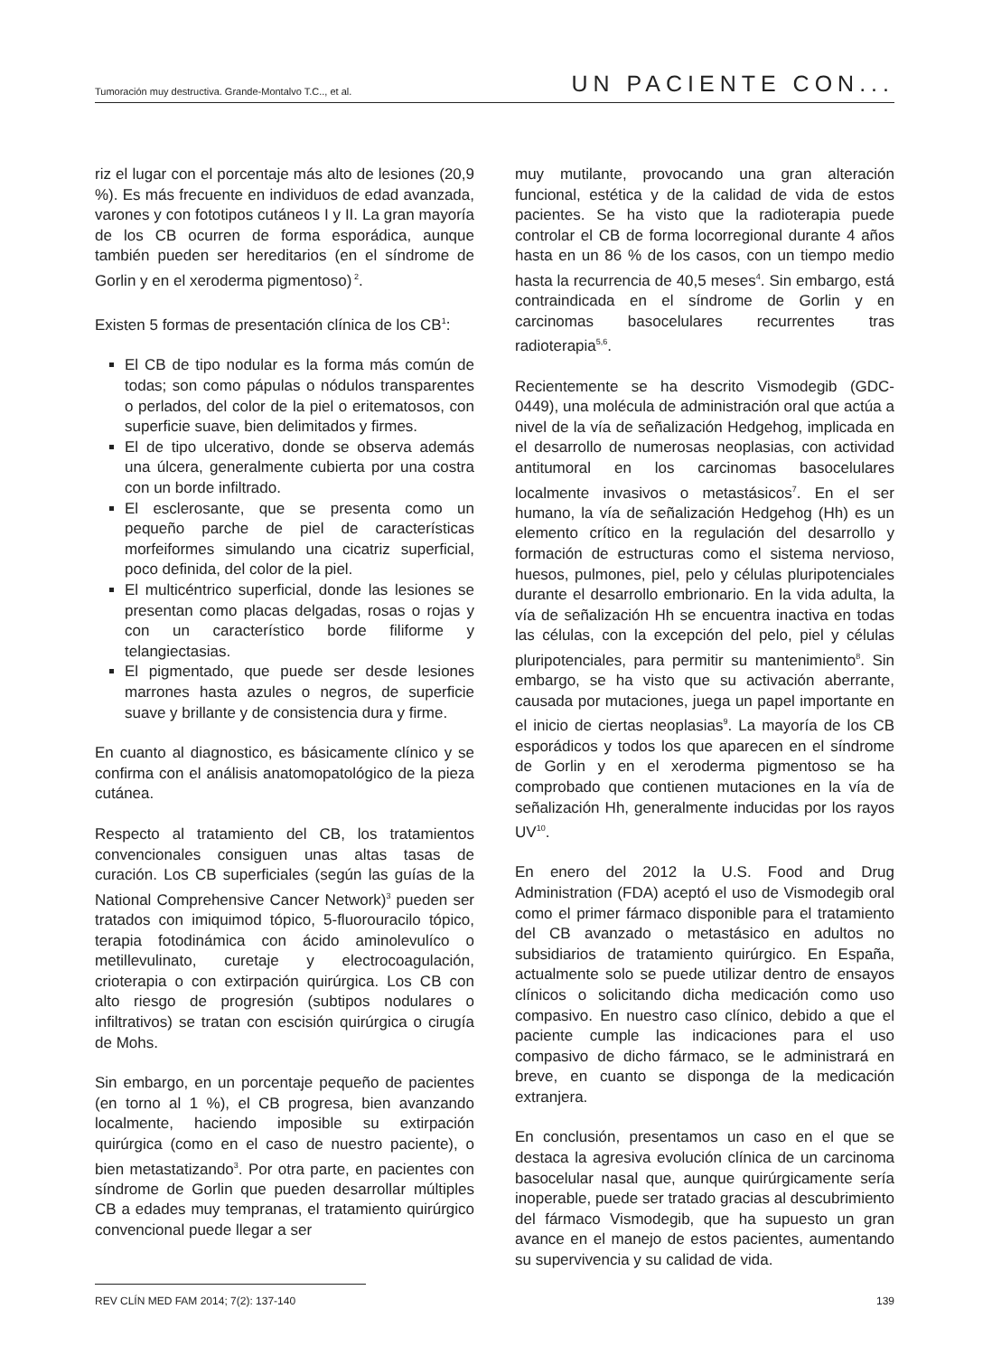Tumoración muy destructiva. Grande-Montalvo T.C.., et al. UN PACIENTE CON...
riz el lugar con el porcentaje más alto de lesiones (20,9 %). Es más frecuente en individuos de edad avanzada, varones y con fototipos cutáneos I y II. La gran mayoría de los CB ocurren de forma esporádica, aunque también pueden ser hereditarios (en el síndrome de Gorlin y en el xeroderma pigmentoso)<sup>2</sup>.
Existen 5 formas de presentación clínica de los CB<sup>1</sup>:
El CB de tipo nodular es la forma más común de todas; son como pápulas o nódulos transparentes o perlados, del color de la piel o eritematosos, con superficie suave, bien delimitados y firmes.
El de tipo ulcerativo, donde se observa además una úlcera, generalmente cubierta por una costra con un borde infiltrado.
El esclerosante, que se presenta como un pequeño parche de piel de características morfeiformes simulando una cicatriz superficial, poco definida, del color de la piel.
El multicéntrico superficial, donde las lesiones se presentan como placas delgadas, rosas o rojas y con un característico borde filiforme y telangiectasias.
El pigmentado, que puede ser desde lesiones marrones hasta azules o negros, de superficie suave y brillante y de consistencia dura y firme.
En cuanto al diagnostico, es básicamente clínico y se confirma con el análisis anatomopatológico de la pieza cutánea.
Respecto al tratamiento del CB, los tratamientos convencionales consiguen unas altas tasas de curación. Los CB superficiales (según las guías de la National Comprehensive Cancer Network)<sup>3</sup> pueden ser tratados con imiquimod tópico, 5-fluorouracilo tópico, terapia fotodinámica con ácido aminolevulíco o metillevulinato, curetaje y electrocoagulación, crioterapia o con extirpación quirúrgica. Los CB con alto riesgo de progresión (subtipos nodulares o infiltrativos) se tratan con escisión quirúrgica o cirugía de Mohs.
Sin embargo, en un porcentaje pequeño de pacientes (en torno al 1 %), el CB progresa, bien avanzando localmente, haciendo imposible su extirpación quirúrgica (como en el caso de nuestro paciente), o bien metastatizando<sup>3</sup>. Por otra parte, en pacientes con síndrome de Gorlin que pueden desarrollar múltiples CB a edades muy tempranas, el tratamiento quirúrgico convencional puede llegar a ser
muy mutilante, provocando una gran alteración funcional, estética y de la calidad de vida de estos pacientes. Se ha visto que la radioterapia puede controlar el CB de forma locorregional durante 4 años hasta en un 86 % de los casos, con un tiempo medio hasta la recurrencia de 40,5 meses<sup>4</sup>. Sin embargo, está contraindicada en el síndrome de Gorlin y en carcinomas basocelulares recurrentes tras radioterapia<sup>5,6</sup>.
Recientemente se ha descrito Vismodegib (GDC-0449), una molécula de administración oral que actúa a nivel de la vía de señalización Hedgehog, implicada en el desarrollo de numerosas neoplasias, con actividad antitumoral en los carcinomas basocelulares localmente invasivos o metastásicos<sup>7</sup>. En el ser humano, la vía de señalización Hedgehog (Hh) es un elemento crítico en la regulación del desarrollo y formación de estructuras como el sistema nervioso, huesos, pulmones, piel, pelo y células pluripotenciales durante el desarrollo embrionario. En la vida adulta, la vía de señalización Hh se encuentra inactiva en todas las células, con la excepción del pelo, piel y células pluripotenciales, para permitir su mantenimiento<sup>8</sup>. Sin embargo, se ha visto que su activación aberrante, causada por mutaciones, juega un papel importante en el inicio de ciertas neoplasias<sup>9</sup>. La mayoría de los CB esporádicos y todos los que aparecen en el síndrome de Gorlin y en el xeroderma pigmentoso se ha comprobado que contienen mutaciones en la vía de señalización Hh, generalmente inducidas por los rayos UV<sup>10</sup>.
En enero del 2012 la U.S. Food and Drug Administration (FDA) aceptó el uso de Vismodegib oral como el primer fármaco disponible para el tratamiento del CB avanzado o metastásico en adultos no subsidiarios de tratamiento quirúrgico. En España, actualmente solo se puede utilizar dentro de ensayos clínicos o solicitando dicha medicación como uso compasivo. En nuestro caso clínico, debido a que el paciente cumple las indicaciones para el uso compasivo de dicho fármaco, se le administrará en breve, en cuanto se disponga de la medicación extranjera.
En conclusión, presentamos un caso en el que se destaca la agresiva evolución clínica de un carcinoma basocelular nasal que, aunque quirúrgicamente sería inoperable, puede ser tratado gracias al descubrimiento del fármaco Vismodegib, que ha supuesto un gran avance en el manejo de estos pacientes, aumentando su supervivencia y su calidad de vida.
REV CLÍN MED FAM 2014; 7(2): 137-140 139